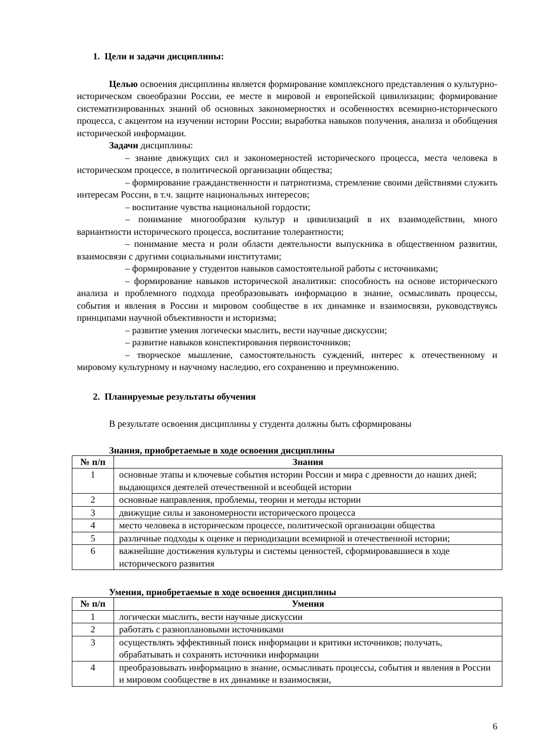1. Цели и задачи дисциплины:
Целью освоения дисциплины является формирование комплексного представления о культурно-историческом своеобразии России, ее месте в мировой и европейской цивилизации; формирование систематизированных знаний об основных закономерностях и особенностях всемирно-исторического процесса, с акцентом на изучении истории России; выработка навыков получения, анализа и обобщения исторической информации.
Задачи дисциплины:
– знание движущих сил и закономерностей исторического процесса, места человека в историческом процессе, в политической организации общества;
– формирование гражданственности и патриотизма, стремление своими действиями служить интересам России, в т.ч. защите национальных интересов;
– воспитание чувства национальной гордости;
– понимание многообразия культур и цивилизаций в их взаимодействии, много вариантности исторического процесса, воспитание толерантности;
– понимание места и роли области деятельности выпускника в общественном развитии, взаимосвязи с другими социальными институтами;
– формирование у студентов навыков самостоятельной работы с источниками;
– формирование навыков исторической аналитики: способность на основе исторического анализа и проблемного подхода преобразовывать информацию в знание, осмысливать процессы, события и явления в России и мировом сообществе в их динамике и взаимосвязи, руководствуясь принципами научной объективности и историзма;
– развитие умения логически мыслить, вести научные дискуссии;
– развитие навыков конспектирования первоисточников;
– творческое мышление, самостоятельность суждений, интерес к отечественному и мировому культурному и научному наследию, его сохранению и преумножению.
2. Планируемые результаты обучения
В результате освоения дисциплины у студента должны быть сформированы
Знания, приобретаемые в ходе освоения дисциплины
| № п/п | Знания |
| --- | --- |
| 1 | основные этапы и ключевые события истории России и мира с древности до наших дней; выдающихся деятелей отечественной и всеобщей истории |
| 2 | основные направления, проблемы, теории и методы истории |
| 3 | движущие силы и закономерности исторического процесса |
| 4 | место человека в историческом процессе, политической организации общества |
| 5 | различные подходы к оценке и периодизации всемирной и отечественной истории; |
| 6 | важнейшие достижения культуры и системы ценностей, сформировавшиеся в ходе исторического развития |
Умения, приобретаемые в ходе освоения дисциплины
| № п/п | Умения |
| --- | --- |
| 1 | логически мыслить, вести научные дискуссии |
| 2 | работать с разноплановыми источниками |
| 3 | осуществлять эффективный поиск информации и критики источников; получать, обрабатывать и сохранять источники информации |
| 4 | преобразовывать информацию в знание, осмысливать процессы, события и явления в России и мировом сообществе в их динамике и взаимосвязи, |
6